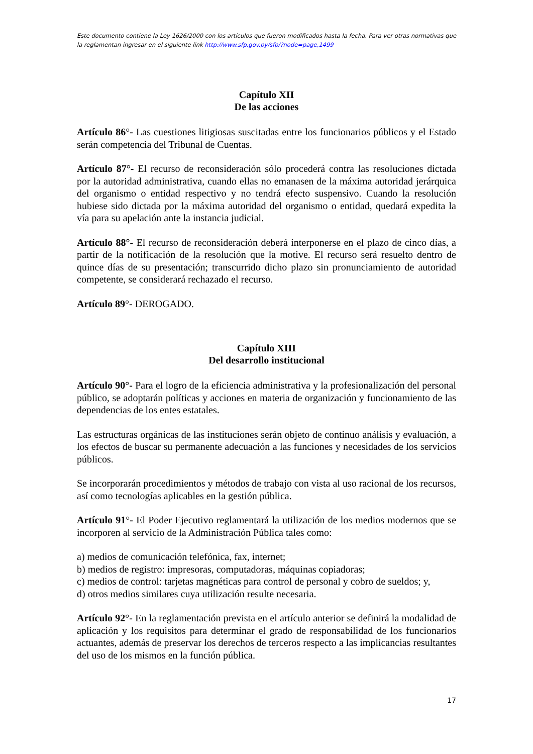Este documento contiene la Ley 1626/2000 con los artículos que fueron modificados hasta la fecha. Para ver otras normativas que la reglamentan ingresar en el siguiente link http://www.sfp.gov.py/sfp/?node=page,1499
Capítulo XII
De las acciones
Artículo 86°- Las cuestiones litigiosas suscitadas entre los funcionarios públicos y el Estado serán competencia del Tribunal de Cuentas.
Artículo 87°- El recurso de reconsideración sólo procederá contra las resoluciones dictada por la autoridad administrativa, cuando ellas no emanasen de la máxima autoridad jerárquica del organismo o entidad respectivo y no tendrá efecto suspensivo. Cuando la resolución hubiese sido dictada por la máxima autoridad del organismo o entidad, quedará expedita la vía para su apelación ante la instancia judicial.
Artículo 88°- El recurso de reconsideración deberá interponerse en el plazo de cinco días, a partir de la notificación de la resolución que la motive. El recurso será resuelto dentro de quince días de su presentación; transcurrido dicho plazo sin pronunciamiento de autoridad competente, se considerará rechazado el recurso.
Artículo 89°- DEROGADO.
Capítulo XIII
Del desarrollo institucional
Artículo 90°- Para el logro de la eficiencia administrativa y la profesionalización del personal público, se adoptarán políticas y acciones en materia de organización y funcionamiento de las dependencias de los entes estatales.
Las estructuras orgánicas de las instituciones serán objeto de continuo análisis y evaluación, a los efectos de buscar su permanente adecuación a las funciones y necesidades de los servicios públicos.
Se incorporarán procedimientos y métodos de trabajo con vista al uso racional de los recursos, así como tecnologías aplicables en la gestión pública.
Artículo 91°- El Poder Ejecutivo reglamentará la utilización de los medios modernos que se incorporen al servicio de la Administración Pública tales como:
a) medios de comunicación telefónica, fax, internet;
b) medios de registro: impresoras, computadoras, máquinas copiadoras;
c) medios de control: tarjetas magnéticas para control de personal y cobro de sueldos; y,
d) otros medios similares cuya utilización resulte necesaria.
Artículo 92°- En la reglamentación prevista en el artículo anterior se definirá la modalidad de aplicación y los requisitos para determinar el grado de responsabilidad de los funcionarios actuantes, además de preservar los derechos de terceros respecto a las implicancias resultantes del uso de los mismos en la función pública.
17